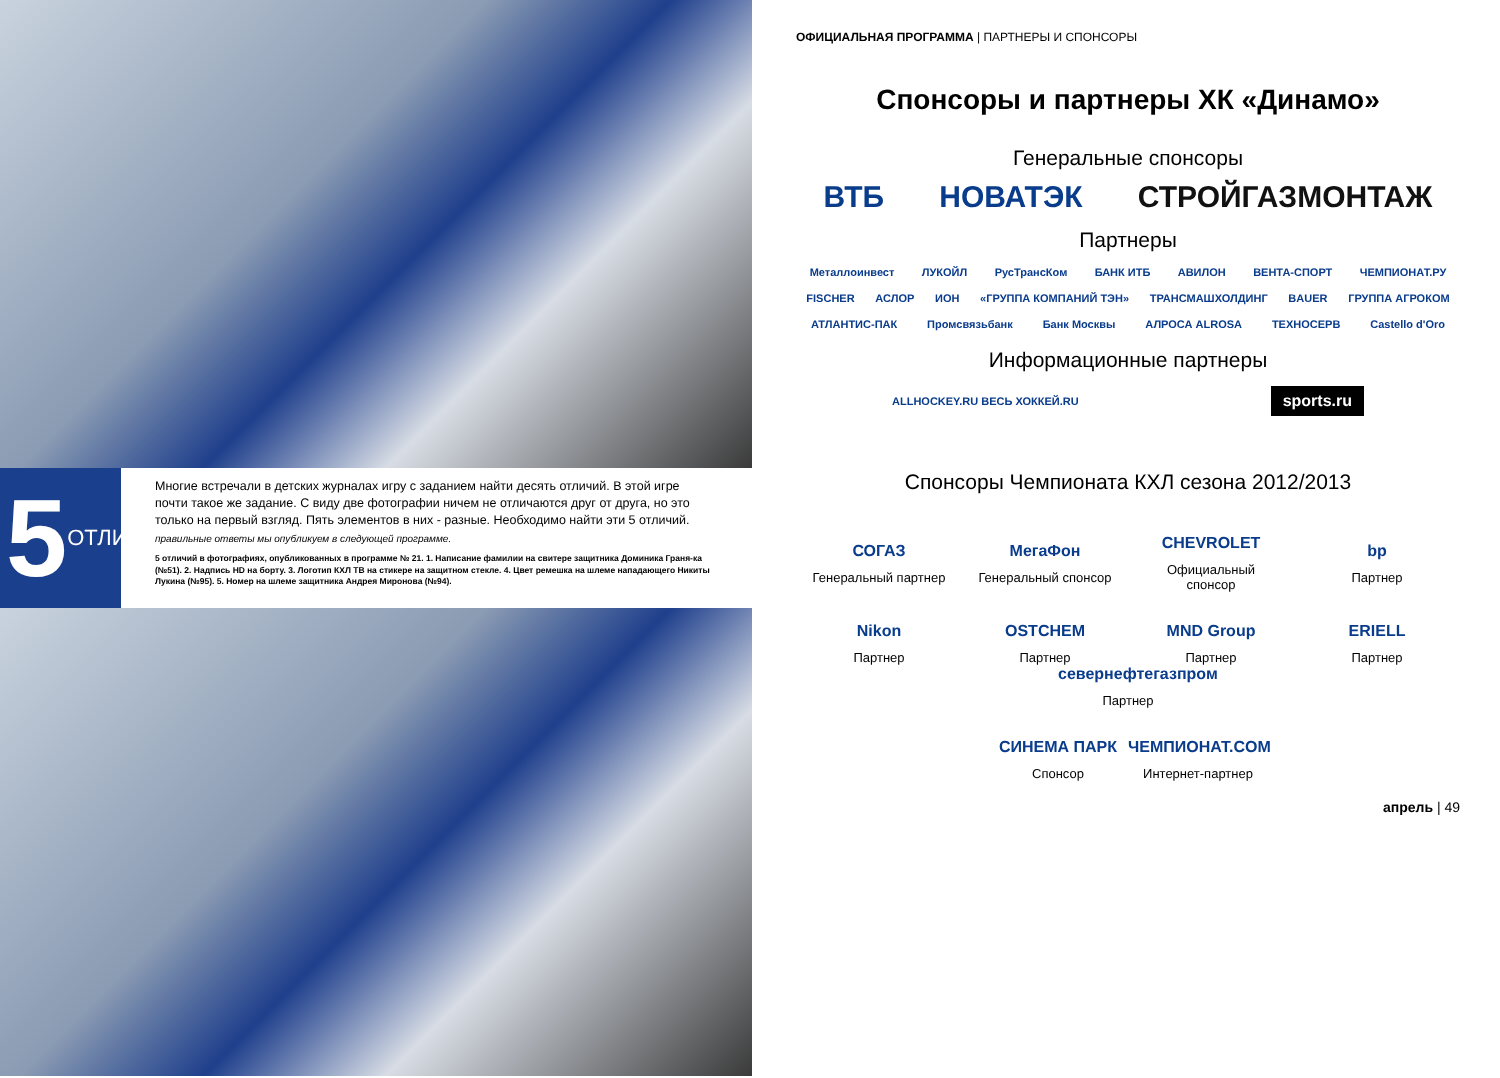5 ОТЛИЧИЙ
Многие встречали в детских журналах игру с заданием найти десять отличий. В этой игре почти такое же задание. С виду две фотографии ничем не отличаются друг от друга, но это только на первый взгляд. Пять элементов в них - разные. Необходимо найти эти 5 отличий.
правильные ответы мы опубликуем в следующей программе.
5 отличий в фотографиях, опубликованных в программе № 21. 1. Написание фамилии на свитере защитника Доминика Граня-ка (№51). 2. Надпись HD на борту. 3. Логотип КХЛ ТВ на стикере на защитном стекле. 4. Цвет ремешка на шлеме нападающего Никиты Лукина (№95). 5. Номер на шлеме защитника Андрея Миронова (№94).
ОФИЦИАЛЬНАЯ ПРОГРАММА | ПАРТНЕРЫ И СПОНСОРЫ
Спонсоры и партнеры ХК «Динамо»
Генеральные спонсоры
ВТБ НОВАТЭК СТРОЙГАЗМОНТАЖ
Партнеры
Металлоинвест ЛУКОЙЛ РусТрансКом БАНК ИТБ АВИЛОН ВЕНТА-СПОРТ ЧЕМПИОНАТ.РУ
FISCHER АСЛОР ИОН «ГРУППА КОМПАНИЙ ТЭН» ТРАНСМАШХОЛДИНГ BAUER ГРУППА АГРОКОМ
АТЛАНТИС-ПАК Промсвязьбанк Банк Москвы АЛРОСА ALROSA ТЕХНОСЕРВ Castello d'Oro
Информационные партнеры
ALLHOCKEY.RU ВЕСЬ ХОККЕЙ.RU sports.ru
Спонсоры Чемпионата КХЛ сезона 2012/2013
СОГАЗ
Генеральный партнер
МегаФон
Генеральный спонсор
CHEVROLET
Официальный спонсор
bp
Партнер
Nikon
Партнер
OSTCHEM
Партнер
MND Group
Партнер
ERIELL
Партнер
севернефтегазпром
Партнер
СИНЕМА ПАРК
Спонсор
ЧЕМПИОНАТ.COM
Интернет-партнер
апрель | 49